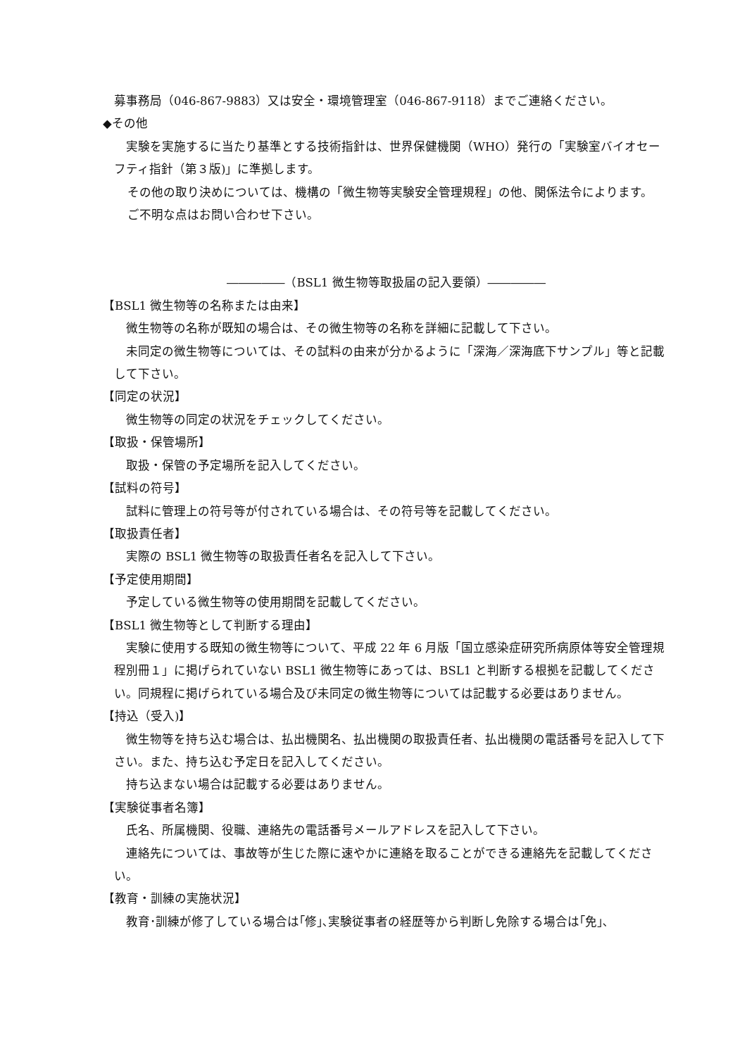募事務局（046-867-9883）又は安全・環境管理室（046-867-9118）までご連絡ください。
◆その他
　実験を実施するに当たり基準とする技術指針は、世界保健機関（WHO）発行の「実験室バイオセーフティ指針（第３版)」に準拠します。
その他の取り決めについては、機構の「微生物等実験安全管理規程」の他、関係法令によります。
ご不明な点はお問い合わせ下さい。
―――――（BSL1 微生物等取扱届の記入要領）―――――
【BSL1 微生物等の名称または由来】
　微生物等の名称が既知の場合は、その微生物等の名称を詳細に記載して下さい。
　未同定の微生物等については、その試料の由来が分かるように「深海／深海底下サンプル」等と記載して下さい。
【同定の状況】
　微生物等の同定の状況をチェックしてください。
【取扱・保管場所】
　取扱・保管の予定場所を記入してください。
【試料の符号】
　試料に管理上の符号等が付されている場合は、その符号等を記載してください。
【取扱責任者】
　実際の BSL1 微生物等の取扱責任者名を記入して下さい。
【予定使用期間】
　予定している微生物等の使用期間を記載してください。
【BSL1 微生物等として判断する理由】
　実験に使用する既知の微生物等について、平成 22 年 6 月版「国立感染症研究所病原体等安全管理規程別冊１」に掲げられていない BSL1 微生物等にあっては、BSL1 と判断する根拠を記載してください。同規程に掲げられている場合及び未同定の微生物等については記載する必要はありません。
【持込（受入)】
　微生物等を持ち込む場合は、払出機関名、払出機関の取扱責任者、払出機関の電話番号を記入して下さい。また、持ち込む予定日を記入してください。
　持ち込まない場合は記載する必要はありません。
【実験従事者名簿】
　氏名、所属機関、役職、連絡先の電話番号メールアドレスを記入して下さい。
　連絡先については、事故等が生じた際に速やかに連絡を取ることができる連絡先を記載してください。
【教育・訓練の実施状況】
　教育･訓練が修了している場合は｢修｣､実験従事者の経歴等から判断し免除する場合は｢免｣､